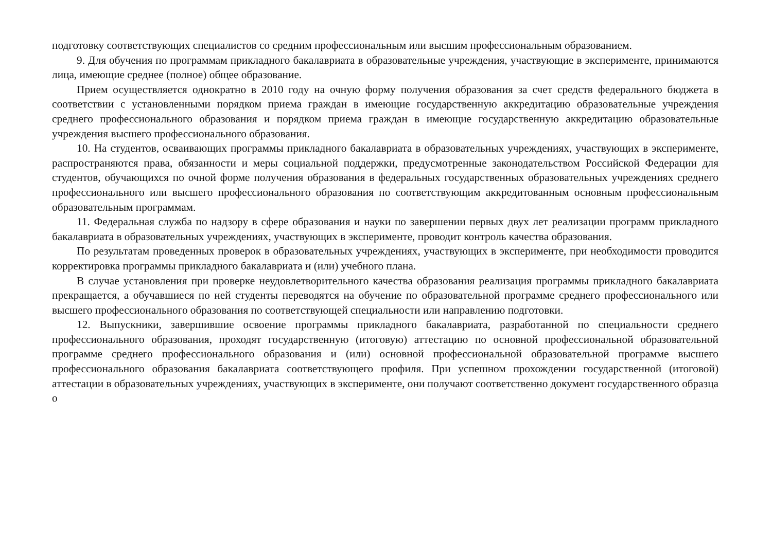подготовку соответствующих специалистов со средним профессиональным или высшим профессиональным образованием.
9. Для обучения по программам прикладного бакалавриата в образовательные учреждения, участвующие в эксперименте, принимаются лица, имеющие среднее (полное) общее образование.
Прием осуществляется однократно в 2010 году на очную форму получения образования за счет средств федерального бюджета в соответствии с установленными порядком приема граждан в имеющие государственную аккредитацию образовательные учреждения среднего профессионального образования и порядком приема граждан в имеющие государственную аккредитацию образовательные учреждения высшего профессионального образования.
10. На студентов, осваивающих программы прикладного бакалавриата в образовательных учреждениях, участвующих в эксперименте, распространяются права, обязанности и меры социальной поддержки, предусмотренные законодательством Российской Федерации для студентов, обучающихся по очной форме получения образования в федеральных государственных образовательных учреждениях среднего профессионального или высшего профессионального образования по соответствующим аккредитованным основным профессиональным образовательным программам.
11. Федеральная служба по надзору в сфере образования и науки по завершении первых двух лет реализации программ прикладного бакалавриата в образовательных учреждениях, участвующих в эксперименте, проводит контроль качества образования.
По результатам проведенных проверок в образовательных учреждениях, участвующих в эксперименте, при необходимости проводится корректировка программы прикладного бакалавриата и (или) учебного плана.
В случае установления при проверке неудовлетворительного качества образования реализация программы прикладного бакалавриата прекращается, а обучавшиеся по ней студенты переводятся на обучение по образовательной программе среднего профессионального или высшего профессионального образования по соответствующей специальности или направлению подготовки.
12. Выпускники, завершившие освоение программы прикладного бакалавриата, разработанной по специальности среднего профессионального образования, проходят государственную (итоговую) аттестацию по основной профессиональной образовательной программе среднего профессионального образования и (или) основной профессиональной образовательной программе высшего профессионального образования бакалавриата соответствующего профиля. При успешном прохождении государственной (итоговой) аттестации в образовательных учреждениях, участвующих в эксперименте, они получают соответственно документ государственного образца о